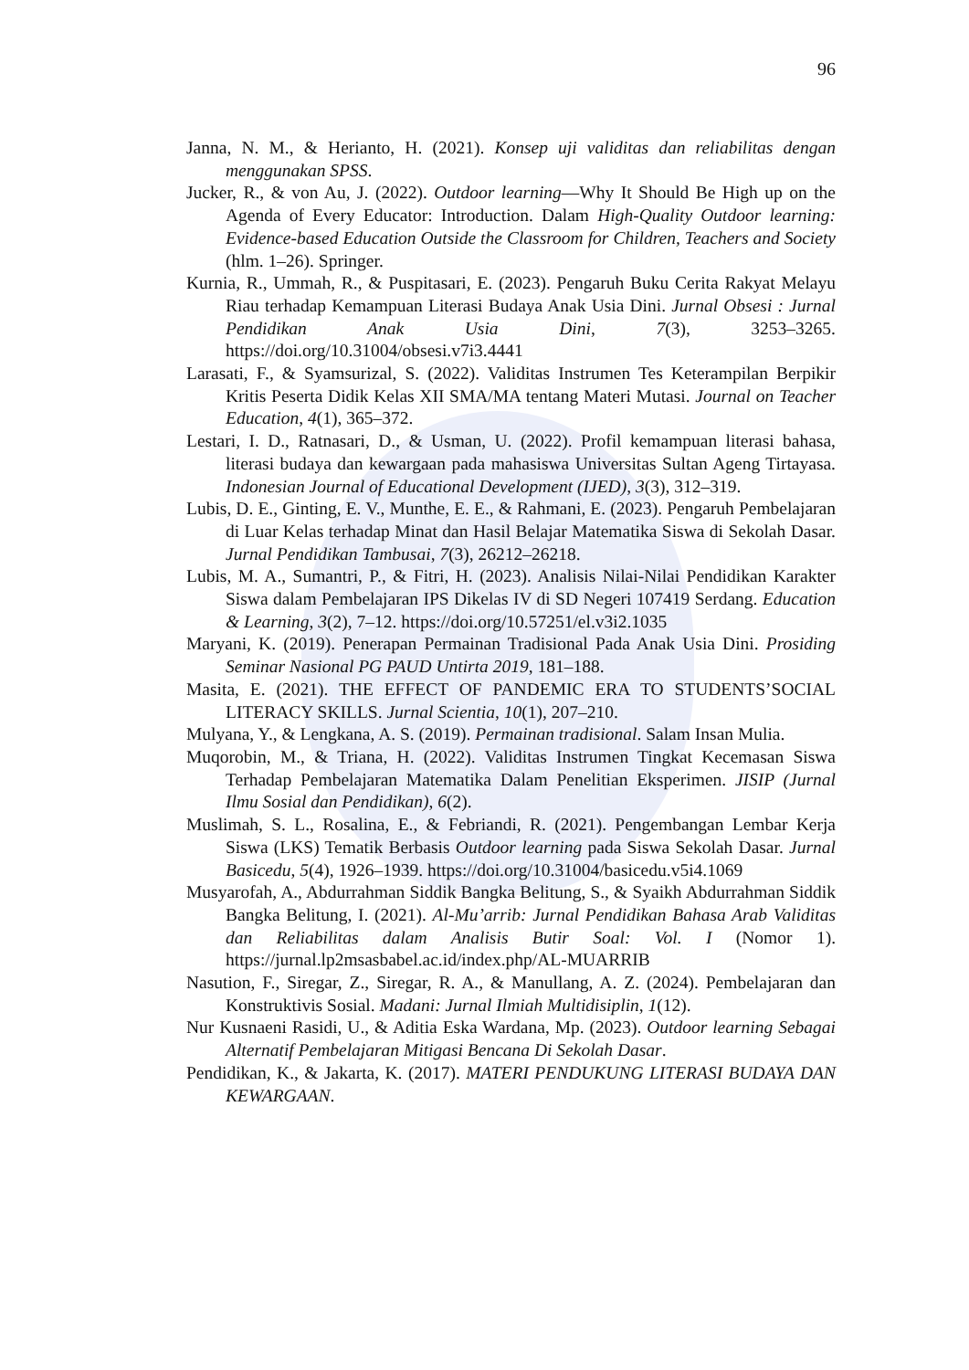96
Janna, N. M., & Herianto, H. (2021). Konsep uji validitas dan reliabilitas dengan menggunakan SPSS.
Jucker, R., & von Au, J. (2022). Outdoor learning—Why It Should Be High up on the Agenda of Every Educator: Introduction. Dalam High-Quality Outdoor learning: Evidence-based Education Outside the Classroom for Children, Teachers and Society (hlm. 1–26). Springer.
Kurnia, R., Ummah, R., & Puspitasari, E. (2023). Pengaruh Buku Cerita Rakyat Melayu Riau terhadap Kemampuan Literasi Budaya Anak Usia Dini. Jurnal Obsesi : Jurnal Pendidikan Anak Usia Dini, 7(3), 3253–3265. https://doi.org/10.31004/obsesi.v7i3.4441
Larasati, F., & Syamsurizal, S. (2022). Validitas Instrumen Tes Keterampilan Berpikir Kritis Peserta Didik Kelas XII SMA/MA tentang Materi Mutasi. Journal on Teacher Education, 4(1), 365–372.
Lestari, I. D., Ratnasari, D., & Usman, U. (2022). Profil kemampuan literasi bahasa, literasi budaya dan kewargaan pada mahasiswa Universitas Sultan Ageng Tirtayasa. Indonesian Journal of Educational Development (IJED), 3(3), 312–319.
Lubis, D. E., Ginting, E. V., Munthe, E. E., & Rahmani, E. (2023). Pengaruh Pembelajaran di Luar Kelas terhadap Minat dan Hasil Belajar Matematika Siswa di Sekolah Dasar. Jurnal Pendidikan Tambusai, 7(3), 26212–26218.
Lubis, M. A., Sumantri, P., & Fitri, H. (2023). Analisis Nilai-Nilai Pendidikan Karakter Siswa dalam Pembelajaran IPS Dikelas IV di SD Negeri 107419 Serdang. Education & Learning, 3(2), 7–12. https://doi.org/10.57251/el.v3i2.1035
Maryani, K. (2019). Penerapan Permainan Tradisional Pada Anak Usia Dini. Prosiding Seminar Nasional PG PAUD Untirta 2019, 181–188.
Masita, E. (2021). THE EFFECT OF PANDEMIC ERA TO STUDENTS’SOCIAL LITERACY SKILLS. Jurnal Scientia, 10(1), 207–210.
Mulyana, Y., & Lengkana, A. S. (2019). Permainan tradisional. Salam Insan Mulia.
Muqorobin, M., & Triana, H. (2022). Validitas Instrumen Tingkat Kecemasan Siswa Terhadap Pembelajaran Matematika Dalam Penelitian Eksperimen. JISIP (Jurnal Ilmu Sosial dan Pendidikan), 6(2).
Muslimah, S. L., Rosalina, E., & Febriandi, R. (2021). Pengembangan Lembar Kerja Siswa (LKS) Tematik Berbasis Outdoor learning pada Siswa Sekolah Dasar. Jurnal Basicedu, 5(4), 1926–1939. https://doi.org/10.31004/basicedu.v5i4.1069
Musyarofah, A., Abdurrahman Siddik Bangka Belitung, S., & Syaikh Abdurrahman Siddik Bangka Belitung, I. (2021). Al-Mu’arrib: Jurnal Pendidikan Bahasa Arab Validitas dan Reliabilitas dalam Analisis Butir Soal: Vol. I (Nomor 1). https://jurnal.lp2msasbabel.ac.id/index.php/AL-MUARRIB
Nasution, F., Siregar, Z., Siregar, R. A., & Manullang, A. Z. (2024). Pembelajaran dan Konstruktivis Sosial. Madani: Jurnal Ilmiah Multidisiplin, 1(12).
Nur Kusnaeni Rasidi, U., & Aditia Eska Wardana, Mp. (2023). Outdoor learning Sebagai Alternatif Pembelajaran Mitigasi Bencana Di Sekolah Dasar.
Pendidikan, K., & Jakarta, K. (2017). MATERI PENDUKUNG LITERASI BUDAYA DAN KEWARGAAN.